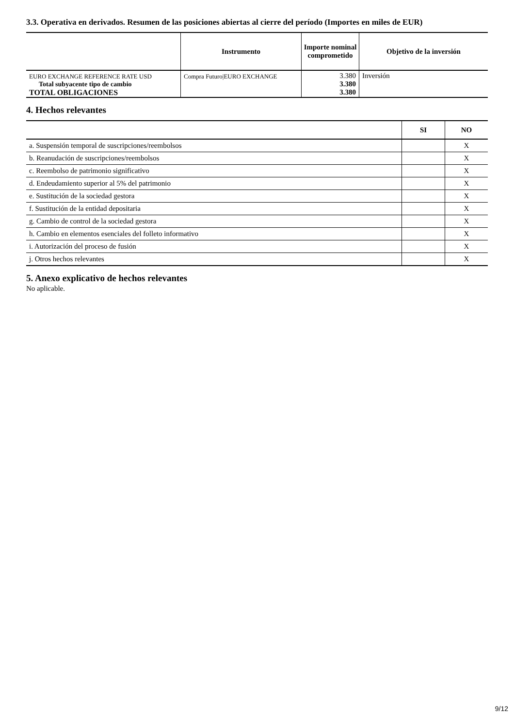3.3. Operativa en derivados. Resumen de las posiciones abiertas al cierre del período (Importes en miles de EUR)
| | Instrumento | Importe nominal comprometido | Objetivo de la inversión |
| --- | --- | --- | --- |
| EURO EXCHANGE REFERENCE RATE USD Total subyacente tipo de cambio TOTAL OBLIGACIONES | Compra Futuro/EURO EXCHANGE | 3.380 3.380 3.380 | Inversión |
4. Hechos relevantes
| | SI | NO |
| --- | --- | --- |
| a. Suspensión temporal de suscripciones/reembolsos | | X |
| b. Reanudación de suscripciones/reembolsos | | X |
| c. Reembolso de patrimonio significativo | | X |
| d. Endeudamiento superior al 5% del patrimonio | | X |
| e. Sustitución de la sociedad gestora | | X |
| f. Sustitución de la entidad depositaria | | X |
| g. Cambio de control de la sociedad gestora | | X |
| h. Cambio en elementos esenciales del folleto informativo | | X |
| i. Autorización del proceso de fusión | | X |
| j. Otros hechos relevantes | | X |
5. Anexo explicativo de hechos relevantes
No aplicable.
9/12